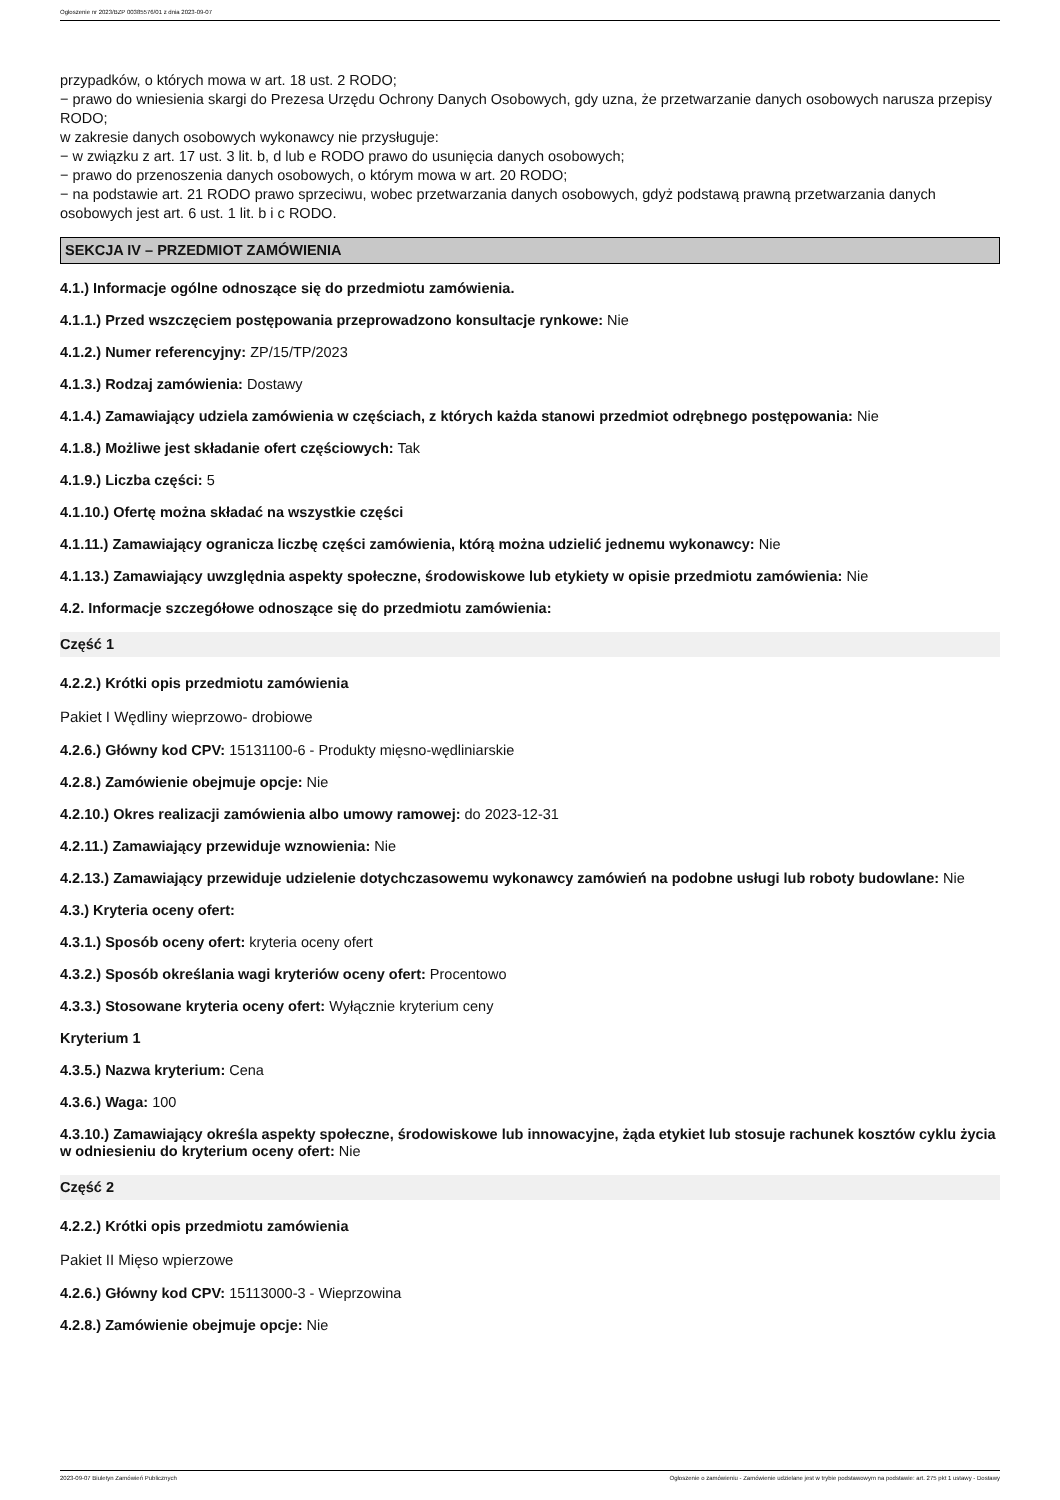Ogłoszenie nr 2023/BZP 00385576/01 z dnia 2023-09-07
przypadków, o których mowa w art. 18 ust. 2 RODO;
− prawo do wniesienia skargi do Prezesa Urzędu Ochrony Danych Osobowych, gdy uzna, że przetwarzanie danych osobowych narusza przepisy RODO;
w zakresie danych osobowych wykonawcy nie przysługuje:
− w związku z art. 17 ust. 3 lit. b, d lub e RODO prawo do usunięcia danych osobowych;
− prawo do przenoszenia danych osobowych, o którym mowa w art. 20 RODO;
− na podstawie art. 21 RODO prawo sprzeciwu, wobec przetwarzania danych osobowych, gdyż podstawą prawną przetwarzania danych osobowych jest art. 6 ust. 1 lit. b i c RODO.
SEKCJA IV – PRZEDMIOT ZAMÓWIENIA
4.1.) Informacje ogólne odnoszące się do przedmiotu zamówienia.
4.1.1.) Przed wszczęciem postępowania przeprowadzono konsultacje rynkowe: Nie
4.1.2.) Numer referencyjny: ZP/15/TP/2023
4.1.3.) Rodzaj zamówienia: Dostawy
4.1.4.) Zamawiający udziela zamówienia w częściach, z których każda stanowi przedmiot odrębnego postępowania: Nie
4.1.8.) Możliwe jest składanie ofert częściowych: Tak
4.1.9.) Liczba części: 5
4.1.10.) Ofertę można składać na wszystkie części
4.1.11.) Zamawiający ogranicza liczbę części zamówienia, którą można udzielić jednemu wykonawcy: Nie
4.1.13.) Zamawiający uwzględnia aspekty społeczne, środowiskowe lub etykiety w opisie przedmiotu zamówienia: Nie
4.2. Informacje szczegółowe odnoszące się do przedmiotu zamówienia:
Część 1
4.2.2.) Krótki opis przedmiotu zamówienia
Pakiet I Wędliny wieprzowo- drobiowe
4.2.6.) Główny kod CPV: 15131100-6 - Produkty mięsno-wędliniarskie
4.2.8.) Zamówienie obejmuje opcje: Nie
4.2.10.) Okres realizacji zamówienia albo umowy ramowej: do 2023-12-31
4.2.11.) Zamawiający przewiduje wznowienia: Nie
4.2.13.) Zamawiający przewiduje udzielenie dotychczasowemu wykonawcy zamówień na podobne usługi lub roboty budowlane: Nie
4.3.) Kryteria oceny ofert:
4.3.1.) Sposób oceny ofert: kryteria oceny ofert
4.3.2.) Sposób określania wagi kryteriów oceny ofert: Procentowo
4.3.3.) Stosowane kryteria oceny ofert: Wyłącznie kryterium ceny
Kryterium 1
4.3.5.) Nazwa kryterium: Cena
4.3.6.) Waga: 100
4.3.10.) Zamawiający określa aspekty społeczne, środowiskowe lub innowacyjne, żąda etykiet lub stosuje rachunek kosztów cyklu życia w odniesieniu do kryterium oceny ofert: Nie
Część 2
4.2.2.) Krótki opis przedmiotu zamówienia
Pakiet II Mięso wpierzowe
4.2.6.) Główny kod CPV: 15113000-3 - Wieprzowina
4.2.8.) Zamówienie obejmuje opcje: Nie
2023-09-07 Biuletyn Zamówień Publicznych Ogłoszenie o zamówieniu - Zamówienie udzielane jest w trybie podstawowym na podstawie: art. 275 pkt 1 ustawy - Dostawy